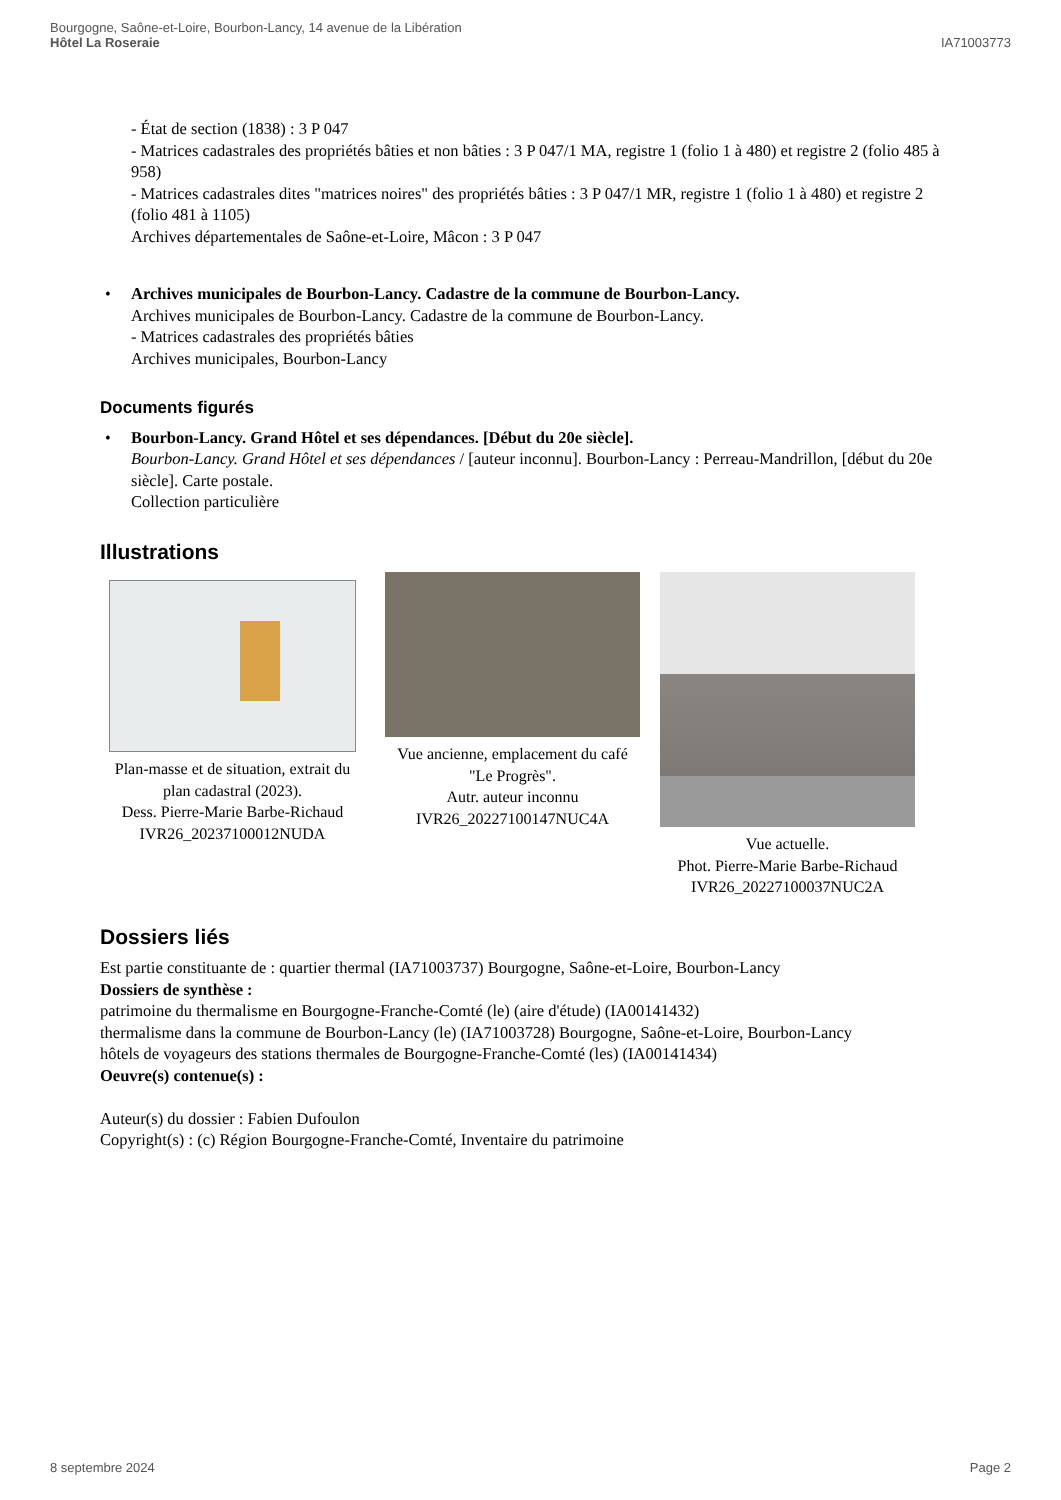Bourgogne, Saône-et-Loire, Bourbon-Lancy, 14 avenue de la Libération
Hôtel La Roseraie
IA71003773
- État de section (1838) : 3 P 047
- Matrices cadastrales des propriétés bâties et non bâties : 3 P 047/1 MA, registre 1 (folio 1 à 480) et registre 2 (folio 485 à 958)
- Matrices cadastrales dites "matrices noires" des propriétés bâties : 3 P 047/1 MR, registre 1 (folio 1 à 480) et registre 2 (folio 481 à 1105)
Archives départementales de Saône-et-Loire, Mâcon : 3 P 047
• Archives municipales de Bourbon-Lancy. Cadastre de la commune de Bourbon-Lancy.
Archives municipales de Bourbon-Lancy. Cadastre de la commune de Bourbon-Lancy.
- Matrices cadastrales des propriétés bâties
Archives municipales, Bourbon-Lancy
Documents figurés
• Bourbon-Lancy. Grand Hôtel et ses dépendances. [Début du 20e siècle].
Bourbon-Lancy. Grand Hôtel et ses dépendances / [auteur inconnu]. Bourbon-Lancy : Perreau-Mandrillon, [début du 20e siècle]. Carte postale.
Collection particulière
Illustrations
Plan-masse et de situation, extrait du plan cadastral (2023).
Dess. Pierre-Marie Barbe-Richaud
IVR26_20237100012NUDA
Vue ancienne, emplacement du café "Le Progrès".
Autr. auteur inconnu
IVR26_20227100147NUC4A
Vue actuelle.
Phot. Pierre-Marie Barbe-Richaud
IVR26_20227100037NUC2A
Dossiers liés
Est partie constituante de : quartier thermal (IA71003737) Bourgogne, Saône-et-Loire, Bourbon-Lancy
Dossiers de synthèse :
patrimoine du thermalisme en Bourgogne-Franche-Comté (le) (aire d'étude) (IA00141432)
thermalisme dans la commune de Bourbon-Lancy (le) (IA71003728) Bourgogne, Saône-et-Loire, Bourbon-Lancy
hôtels de voyageurs des stations thermales de Bourgogne-Franche-Comté (les) (IA00141434)
Oeuvre(s) contenue(s) :
Auteur(s) du dossier : Fabien Dufoulon
Copyright(s) : (c) Région Bourgogne-Franche-Comté, Inventaire du patrimoine
8 septembre 2024 Page 2